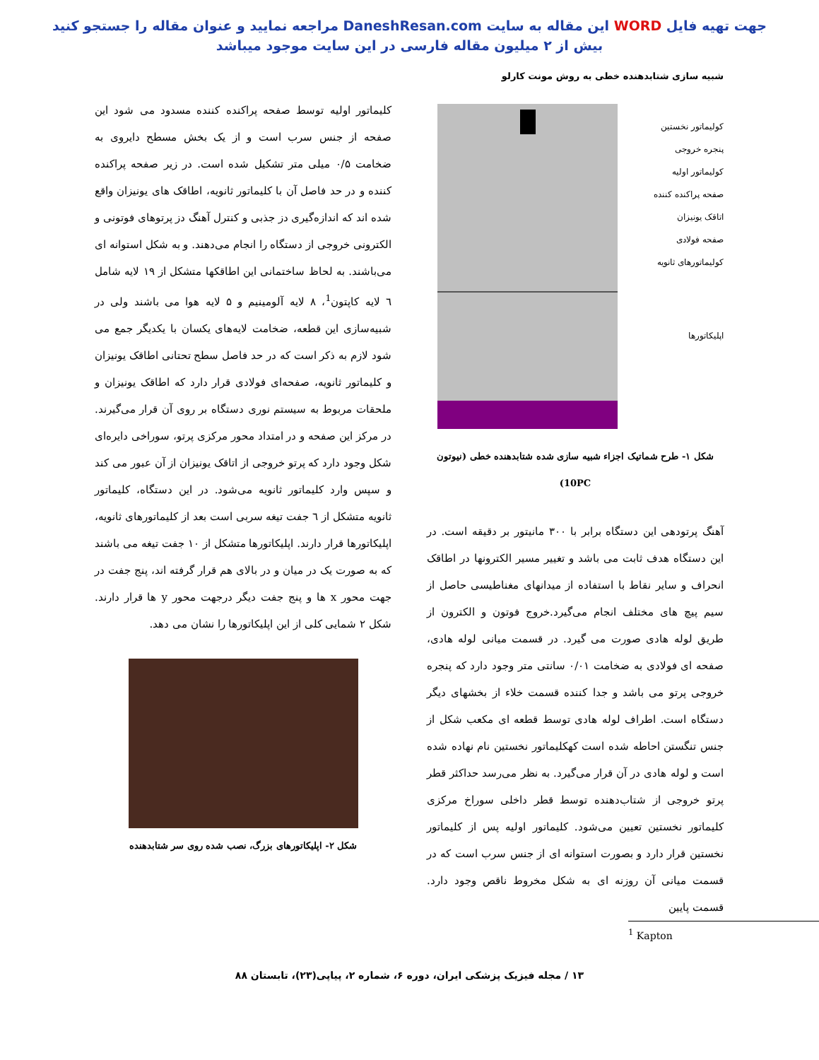جهت تهیه فایل WORD این مقاله به سایت DaneshResan.com مراجعه نمایید و عنوان مقاله را جستجو کنید
بیش از ۲ میلیون مقاله فارسی در این سایت موجود میباشد
شبیه سازی شتابدهنده خطی به روش مونت کارلو
کولیماتور نخستین
پنجره خروجی
کولیماتور اولیه
صفحه پراکنده کننده
اتاقک یونیزان
صفحه فولادی
کولیماتورهای ثانویه
اپلیکاتورها
شکل ۱- طرح شماتیک اجزاء شبیه سازی شده شتابدهنده خطی (نیوتون 10PC)
آهنگ پرتودهی این دستگاه برابر با ۳۰۰ مانیتور بر دقیقه است. در این دستگاه هدف ثابت می باشد و تغییر مسیر الکترونها در اطاقک انحراف و سایر نقاط با استفاده از میدانهای مغناطیسی حاصل از سیم پیچ های مختلف انجام می‌گیرد.خروج فوتون و الکترون از طریق لوله هادی صورت می گیرد. در قسمت میانی لوله هادی، صفحه ای فولادی به ضخامت ۰/۰۱ سانتی متر وجود دارد که پنجره خروجی پرتو می باشد و جدا کننده قسمت خلاء از بخشهای دیگر دستگاه است. اطراف لوله هادی توسط قطعه ای مکعب شکل از جنس تنگستن احاطه شده است کهکلیماتور نخستین نام نهاده شده است و لوله هادی در آن قرار می‌گیرد. به نظر می‌رسد حداکثر قطر پرتو خروجی از شتاب‌دهنده توسط قطر داخلی سوراخ مرکزی کلیماتور نخستین تعیین می‌شود. کلیماتور اولیه پس از کلیماتور نخستین قرار دارد و بصورت استوانه ای از جنس سرب است که در قسمت میانی آن روزنه ای به شکل مخروط ناقص وجود دارد. قسمت پایین
کلیماتور اولیه توسط صفحه پراکنده کننده مسدود می شود این صفحه از جنس سرب است و از یک بخش مسطح دایروی به ضخامت ۰/۵ میلی متر تشکیل شده است. در زیر صفحه پراکنده کننده و در حد فاصل آن با کلیماتور ثانویه، اطاقک های یونیزان واقع شده اند که اندازه‌گیری دز جذبی و کنترل آهنگ دز پرتوهای فوتونی و الکترونی خروجی از دستگاه را انجام می‌دهند. و به شکل استوانه ای می‌باشند. به لحاظ ساختمانی این اطاقکها متشکل از ۱۹ لایه شامل ٦ لایه کاپتون<sup>1</sup>، ۸ لایه آلومینیم و ۵ لایه هوا می باشند ولی در شبیه‌سازی این قطعه، ضخامت لایه‌های یکسان با یکدیگر جمع می شود لازم به ذکر است که در حد فاصل سطح تحتانی اطاقک یونیزان و کلیماتور ثانویه، صفحه‌ای فولادی قرار دارد که اطاقک یونیزان و ملحقات مربوط به سیستم نوری دستگاه بر روی آن قرار می‌گیرند. در مرکز این صفحه و در امتداد محور مرکزی پرتو، سوراخی دایره‌ای شکل وجود دارد که پرتو خروجی از اتاقک یونیزان از آن عبور می کند و سپس وارد کلیماتور ثانویه می‌شود. در این دستگاه، کلیماتور ثانویه متشکل از ٦ جفت تیغه سربی است بعد از کلیماتورهای ثانویه، اپلیکاتورها قرار دارند. اپلیکاتورها متشکل از ۱۰ جفت تیغه می باشند که به صورت یک در میان و در بالای هم قرار گرفته اند، پنج جفت در جهت محور x ها و پنج جفت دیگر درجهت محور y ها قرار دارند. شکل ۲ شمایی کلی از این اپلیکاتورها را نشان می دهد.
شکل ۲- اپلیکاتورهای بزرگ، نصب شده روی سر شتابدهنده
<sup>1</sup> Kapton
۱۳ / مجله فیزیک پزشکی ایران، دوره ۶، شماره ۲، پیاپی(۲۳)، تابستان ۸۸